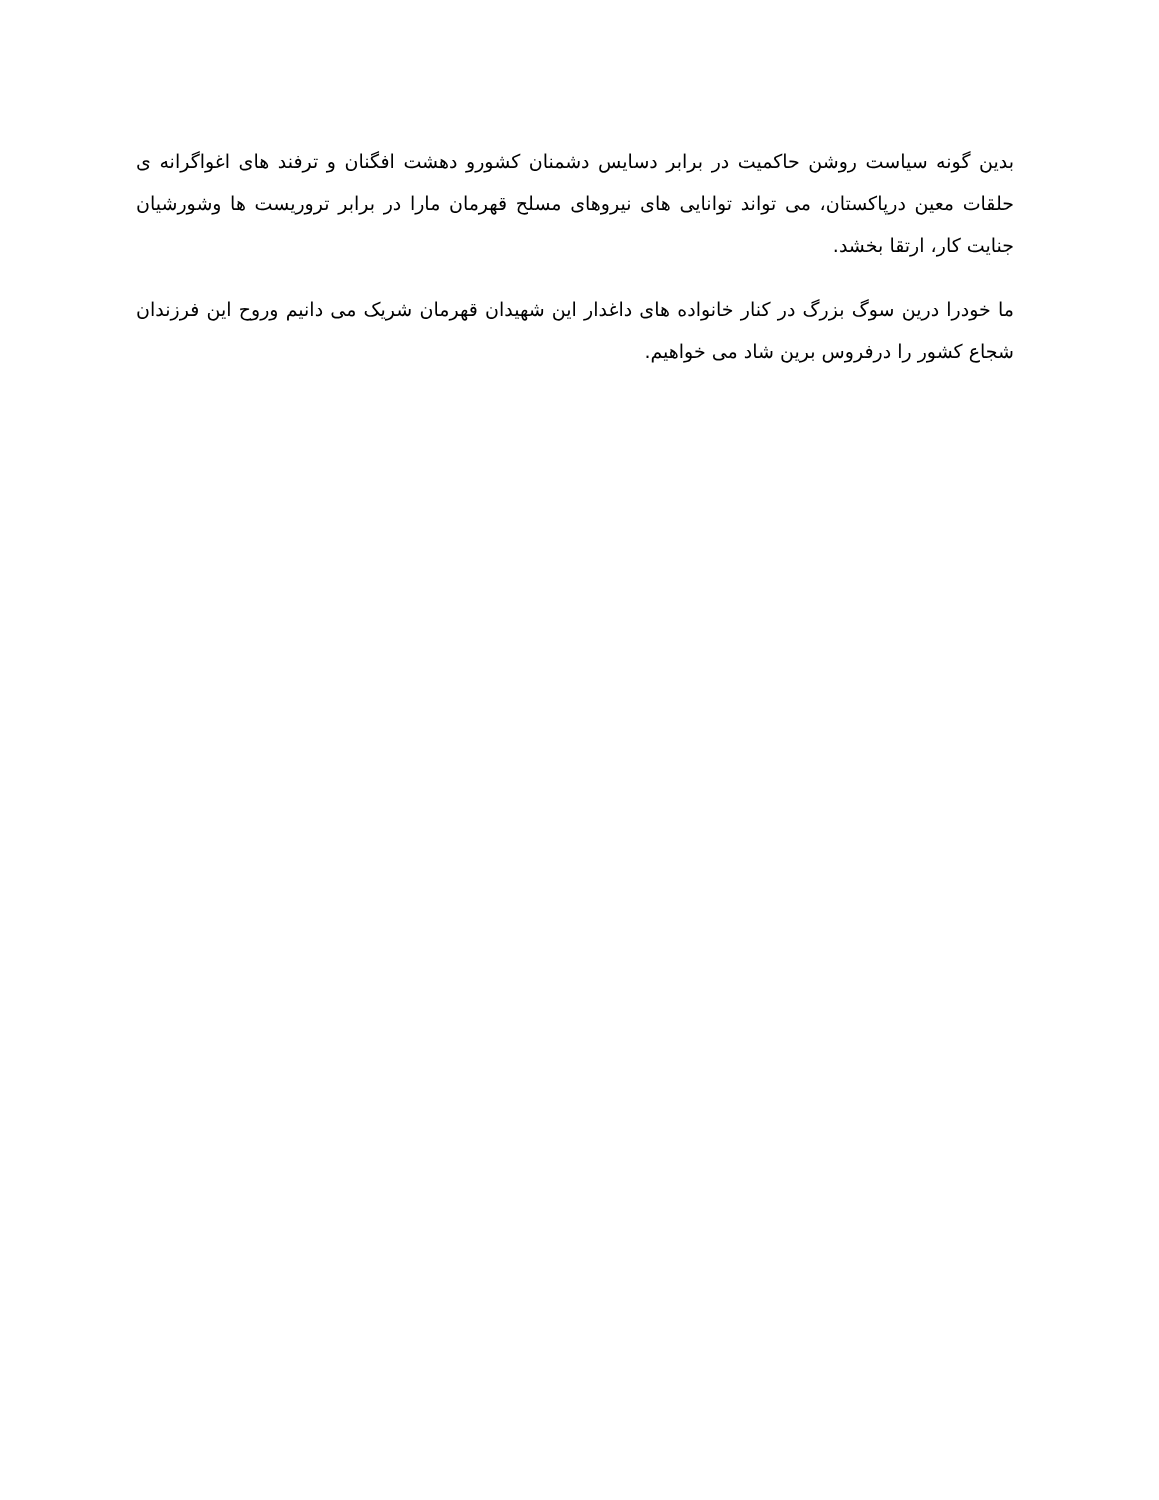بدین گونه سیاست روشن حاکمیت در برابر دسایس دشمنان کشورو دهشت افگنان و ترفند های اغواگرانه ی حلقات معین درپاکستان، می تواند توانایی های نیروهای مسلح قهرمان مارا در برابر تروریست ها وشورشیان جنایت کار، ارتقا بخشد.
ما خودرا درین سوگ بزرگ در کنار خانواده های داغدار این شهیدان قهرمان شریک می دانیم وروح این فرزندان شجاع کشور را درفروس برین شاد می خواهیم.